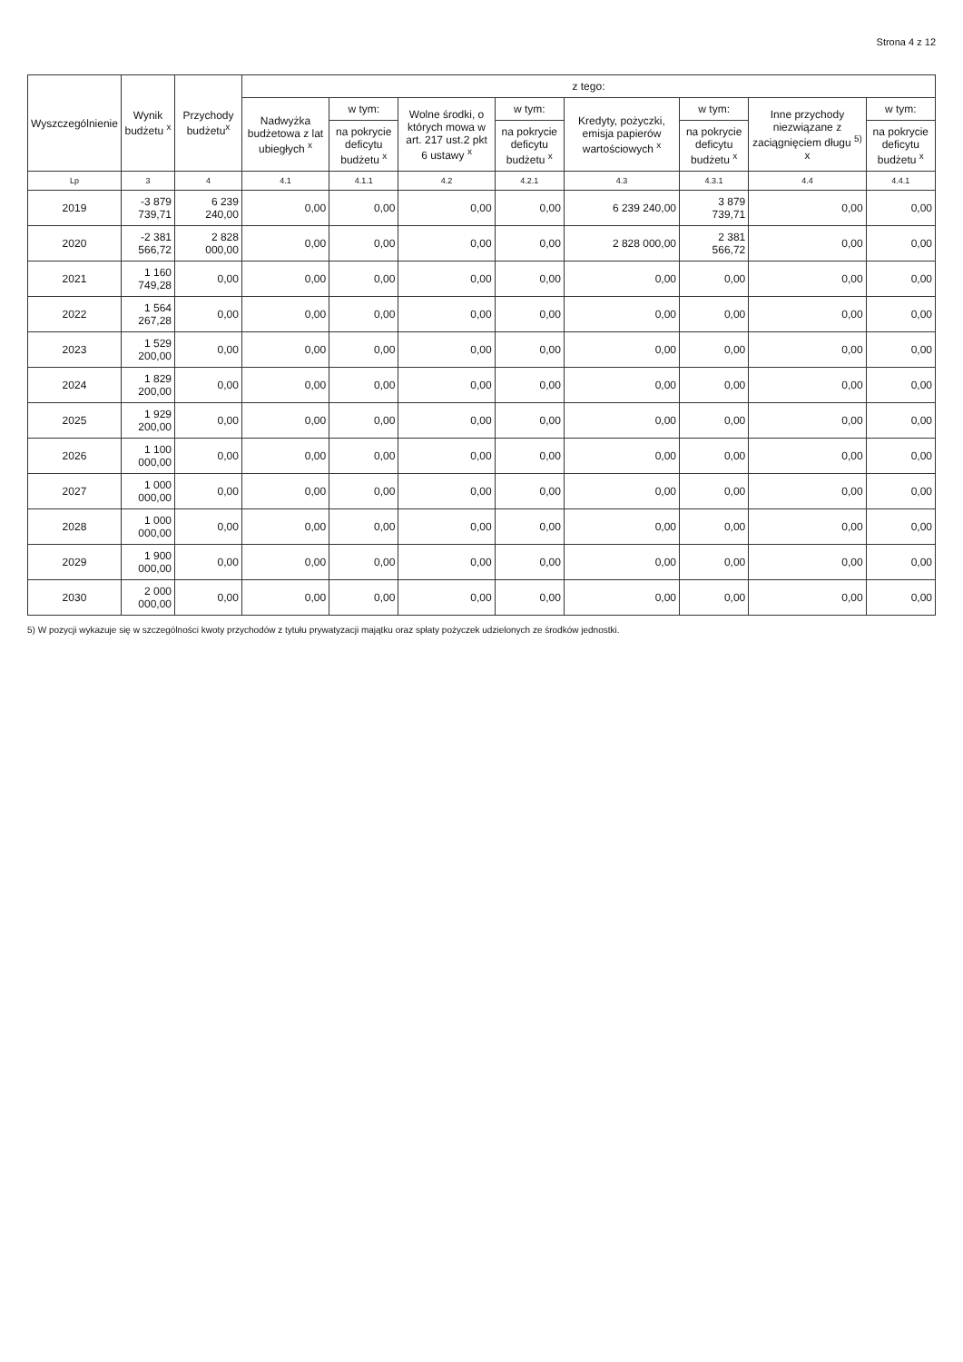Strona 4 z 12
| Wyszczególnienie | Wynik budżetu <sup>x</sup> | Przychody budżetu<sup>x</sup> | z tego: | | | | | | | |
| --- | --- | --- | --- | --- | --- | --- | --- | --- | --- | --- |
| | | | Nadwyżka budżetowa z lat ubiegłych <sup>x</sup> | w tym: | Wolne środki, o których mowa w art. 217 ust.2 pkt 6 ustawy <sup>x</sup> | w tym: | Kredyty, pożyczki, emisja papierów wartościowych <sup>x</sup> | w tym: | Inne przychody niezwiązane z zaciągnięciem długu <sup>5)</sup> x | w tym: |
| | | | | na pokrycie deficytu budżetu <sup>x</sup> | | na pokrycie deficytu budżetu <sup>x</sup> | | na pokrycie deficytu budżetu <sup>x</sup> | | na pokrycie deficytu budżetu <sup>x</sup> |
| Lp | 3 | 4 | 4.1 | 4.1.1 | 4.2 | 4.2.1 | 4.3 | 4.3.1 | 4.4 | 4.4.1 |
| 2019 | -3 879 739,71 | 6 239 240,00 | 0,00 | 0,00 | 0,00 | 0,00 | 6 239 240,00 | 3 879 739,71 | 0,00 | 0,00 |
| 2020 | -2 381 566,72 | 2 828 000,00 | 0,00 | 0,00 | 0,00 | 0,00 | 2 828 000,00 | 2 381 566,72 | 0,00 | 0,00 |
| 2021 | 1 160 749,28 | 0,00 | 0,00 | 0,00 | 0,00 | 0,00 | 0,00 | 0,00 | 0,00 | 0,00 |
| 2022 | 1 564 267,28 | 0,00 | 0,00 | 0,00 | 0,00 | 0,00 | 0,00 | 0,00 | 0,00 | 0,00 |
| 2023 | 1 529 200,00 | 0,00 | 0,00 | 0,00 | 0,00 | 0,00 | 0,00 | 0,00 | 0,00 | 0,00 |
| 2024 | 1 829 200,00 | 0,00 | 0,00 | 0,00 | 0,00 | 0,00 | 0,00 | 0,00 | 0,00 | 0,00 |
| 2025 | 1 929 200,00 | 0,00 | 0,00 | 0,00 | 0,00 | 0,00 | 0,00 | 0,00 | 0,00 | 0,00 |
| 2026 | 1 100 000,00 | 0,00 | 0,00 | 0,00 | 0,00 | 0,00 | 0,00 | 0,00 | 0,00 | 0,00 |
| 2027 | 1 000 000,00 | 0,00 | 0,00 | 0,00 | 0,00 | 0,00 | 0,00 | 0,00 | 0,00 | 0,00 |
| 2028 | 1 000 000,00 | 0,00 | 0,00 | 0,00 | 0,00 | 0,00 | 0,00 | 0,00 | 0,00 | 0,00 |
| 2029 | 1 900 000,00 | 0,00 | 0,00 | 0,00 | 0,00 | 0,00 | 0,00 | 0,00 | 0,00 | 0,00 |
| 2030 | 2 000 000,00 | 0,00 | 0,00 | 0,00 | 0,00 | 0,00 | 0,00 | 0,00 | 0,00 | 0,00 |
5) W pozycji wykazuje się w szczególności kwoty przychodów z tytułu prywatyzacji majątku oraz spłaty pożyczek udzielonych ze środków jednostki.